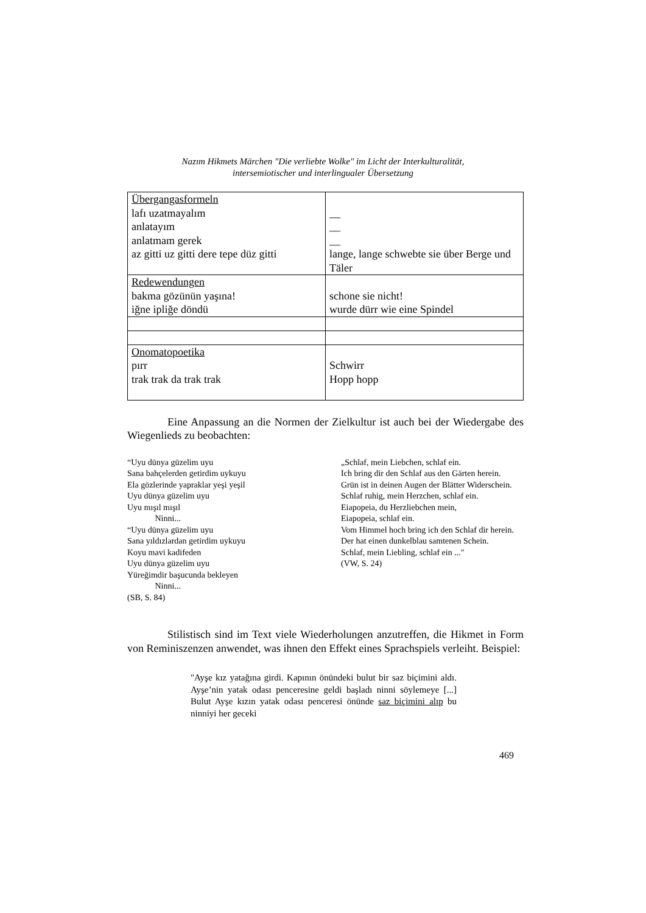Nazım Hikmets Märchen "Die verliebte Wolke" im Licht der Interkulturalität,
intersemiotischer und interlingualer Übersetzung
| Übergangasformeln lafı uzatmayalım anlatayım anlatmam gerek az gitti uz gitti dere tepe düz gitti | __ __ __ lange, lange schwebte sie über Berge und Täler |
| Redewendungen bakma gözünün yaşına! iğne ipliğe döndü | schone sie nicht! wurde dürr wie eine Spindel |
| Onomatopoetika pırr trak trak da trak trak | Schwirr Hopp hopp |
Eine Anpassung an die Normen der Zielkultur ist auch bei der Wiedergabe des Wiegenlieds zu beobachten:
“Uyu dünya güzelim uyu
Sana bahçelerden getirdim uykuyu
Ela gözlerinde yapraklar yeşi yeşil
Uyu dünya güzelim uyu
Uyu mışıl mışıl
Ninni...
“Uyu dünya güzelim uyu
Sana yıldızlardan getirdim uykuyu
Koyu mavi kadifeden
Uyu dünya güzelim uyu
Yüreğimdir başucunda bekleyen
Ninni...
(SB, S. 84)
„Schlaf, mein Liebchen, schlaf ein.
Ich bring dir den Schlaf aus den Gärten herein.
Grün ist in deinen Augen der Blätter Widerschein.
Schlaf ruhig, mein Herzchen, schlaf ein.
Eiapopeia, du Herzliebchen mein,
Eiapopeia, schlaf ein.
Vom Himmel hoch bring ich den Schlaf dir herein.
Der hat einen dunkelblau samtenen Schein.
Schlaf, mein Liebling, schlaf ein ..."
(VW, S. 24)
Stilistisch sind im Text viele Wiederholungen anzutreffen, die Hikmet in Form von Reminiszenzen anwendet, was ihnen den Effekt eines Sprachspiels verleiht. Beispiel:
"Ayşe kız yatağına girdi. Kapının önündeki bulut bir saz biçimini aldı. Ayşe’nin yatak odası penceresine geldi başladı ninni söylemeye [...] Bulut Ayşe kızın yatak odası penceresi önünde saz biçimini alıp bu ninniyi her geceki
469